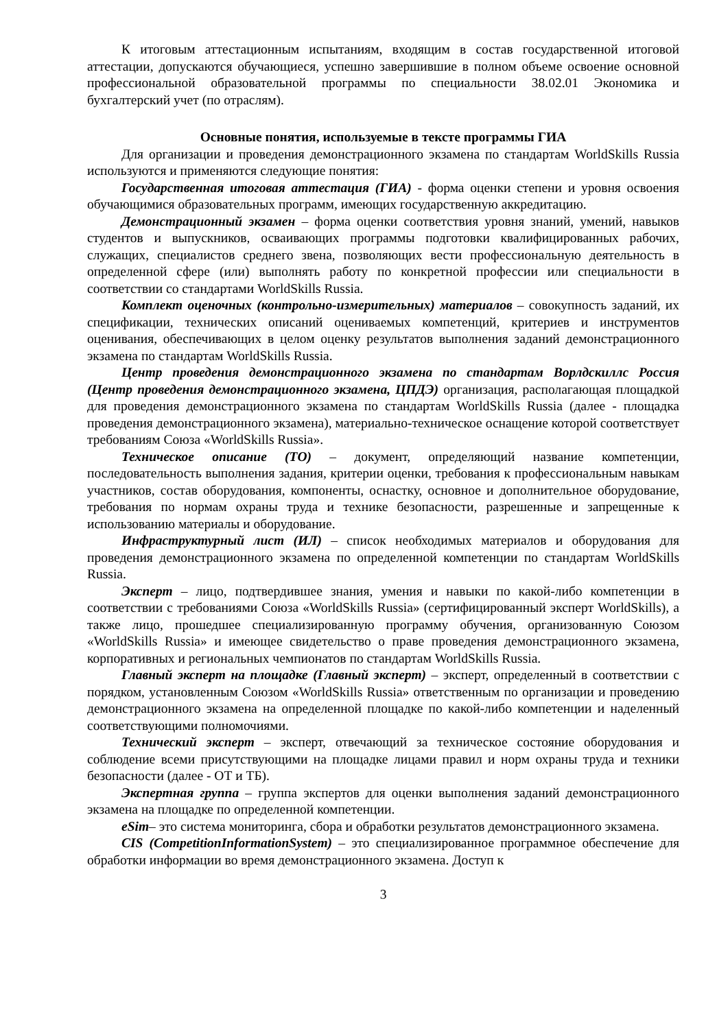К итоговым аттестационным испытаниям, входящим в состав государственной итоговой аттестации, допускаются обучающиеся, успешно завершившие в полном объеме освоение основной профессиональной образовательной программы по специальности 38.02.01 Экономика и бухгалтерский учет (по отраслям).
Основные понятия, используемые в тексте программы ГИА
Для организации и проведения демонстрационного экзамена по стандартам WorldSkills Russia используются и применяются следующие понятия:
Государственная итоговая аттестация (ГИА) - форма оценки степени и уровня освоения обучающимися образовательных программ, имеющих государственную аккредитацию.
Демонстрационный экзамен – форма оценки соответствия уровня знаний, умений, навыков студентов и выпускников, осваивающих программы подготовки квалифицированных рабочих, служащих, специалистов среднего звена, позволяющих вести профессиональную деятельность в определенной сфере (или) выполнять работу по конкретной профессии или специальности в соответствии со стандартами WorldSkills Russia.
Комплект оценочных (контрольно-измерительных) материалов – совокупность заданий, их спецификации, технических описаний оцениваемых компетенций, критериев и инструментов оценивания, обеспечивающих в целом оценку результатов выполнения заданий демонстрационного экзамена по стандартам WorldSkills Russia.
Центр проведения демонстрационного экзамена по стандартам Ворлдскиллс Россия (Центр проведения демонстрационного экзамена, ЦПДЭ) организация, располагающая площадкой для проведения демонстрационного экзамена по стандартам WorldSkills Russia (далее - площадка проведения демонстрационного экзамена), материально-техническое оснащение которой соответствует требованиям Союза «WorldSkills Russia».
Техническое описание (ТО) – документ, определяющий название компетенции, последовательность выполнения задания, критерии оценки, требования к профессиональным навыкам участников, состав оборудования, компоненты, оснастку, основное и дополнительное оборудование, требования по нормам охраны труда и технике безопасности, разрешенные и запрещенные к использованию материалы и оборудование.
Инфраструктурный лист (ИЛ) – список необходимых материалов и оборудования для проведения демонстрационного экзамена по определенной компетенции по стандартам WorldSkills Russia.
Эксперт – лицо, подтвердившее знания, умения и навыки по какой-либо компетенции в соответствии с требованиями Союза «WorldSkills Russia» (сертифицированный эксперт WorldSkills), а также лицо, прошедшее специализированную программу обучения, организованную Союзом «WorldSkills Russia» и имеющее свидетельство о праве проведения демонстрационного экзамена, корпоративных и региональных чемпионатов по стандартам WorldSkills Russia.
Главный эксперт на площадке (Главный эксперт) – эксперт, определенный в соответствии с порядком, установленным Союзом «WorldSkills Russia» ответственным по организации и проведению демонстрационного экзамена на определенной площадке по какой-либо компетенции и наделенный соответствующими полномочиями.
Технический эксперт – эксперт, отвечающий за техническое состояние оборудования и соблюдение всеми присутствующими на площадке лицами правил и норм охраны труда и техники безопасности (далее - ОТ и ТБ).
Экспертная группа – группа экспертов для оценки выполнения заданий демонстрационного экзамена на площадке по определенной компетенции.
eSim– это система мониторинга, сбора и обработки результатов демонстрационного экзамена.
CIS (CompetitionInformationSystem) – это специализированное программное обеспечение для обработки информации во время демонстрационного экзамена. Доступ к
3